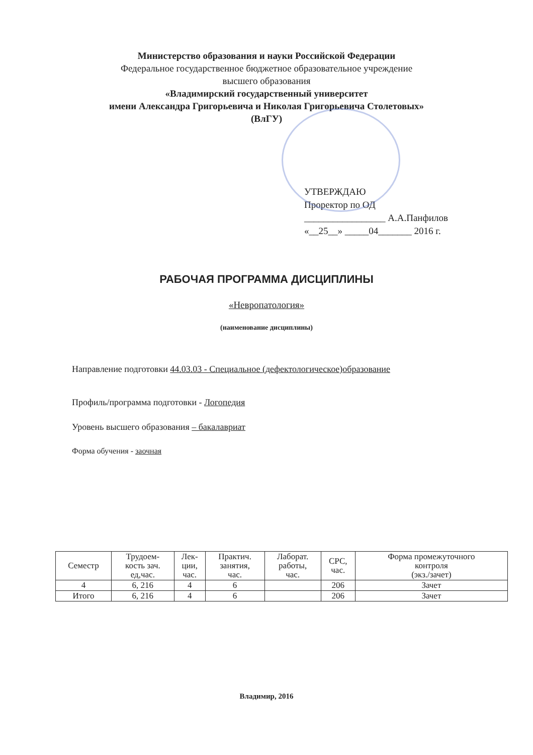Министерство образования и науки Российской Федерации
Федеральное государственное бюджетное образовательное учреждение
высшего образования
«Владимирский государственный университет
имени Александра Григорьевича и Николая Григорьевича Столетовых»
(ВлГУ)
УТВЕРЖДАЮ
Проректор по ОД
_________________ А.А.Панфилов
«__25__» _____04_______ 2016 г.
РАБОЧАЯ ПРОГРАММА ДИСЦИПЛИНЫ
«Невропатология»
(наименование дисциплины)
Направление подготовки 44.03.03 - Специальное (дефектологическое)образование
Профиль/программа подготовки - Логопедия
Уровень высшего образования – бакалавриат
Форма обучения - заочная
| Семестр | Трудоем- кость зач. ед,час. | Лек- ции, час. | Практич. занятия, час. | Лаборат. работы, час. | СРС, час. | Форма промежуточного контроля (экз./зачет) |
| --- | --- | --- | --- | --- | --- | --- |
| 4 | 6, 216 | 4 | 6 | | 206 | Зачет |
| Итого | 6, 216 | 4 | 6 | | 206 | Зачет |
Владимир, 2016